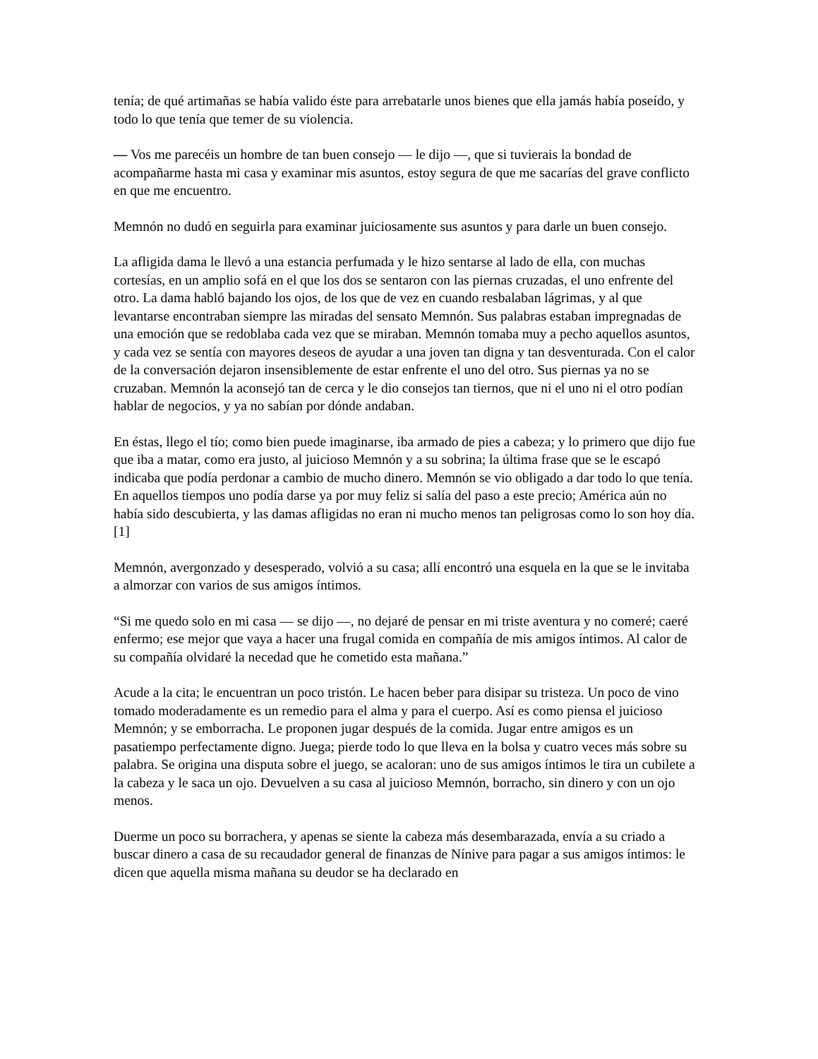tenía; de qué artimañas se había valido éste para arrebatarle unos bienes que ella jamás había poseído, y todo lo que tenía que temer de su violencia.
— Vos me parecéis un hombre de tan buen consejo — le dijo —, que si tuvierais la bondad de acompañarme hasta mi casa y examinar mis asuntos, estoy segura de que me sacarías del grave conflicto en que me encuentro.
Memnón no dudó en seguirla para examinar juiciosamente sus asuntos y para darle un buen consejo.
La afligida dama le llevó a una estancia perfumada y le hizo sentarse al lado de ella, con muchas cortesías, en un amplio sofá en el que los dos se sentaron con las piernas cruzadas, el uno enfrente del otro. La dama habló bajando los ojos, de los que de vez en cuando resbalaban lágrimas, y al que levantarse encontraban siempre las miradas del sensato Memnón. Sus palabras estaban impregnadas de una emoción que se redoblaba cada vez que se miraban. Memnón tomaba muy a pecho aquellos asuntos, y cada vez se sentía con mayores deseos de ayudar a una joven tan digna y tan desventurada. Con el calor de la conversación dejaron insensiblemente de estar enfrente el uno del otro. Sus piernas ya no se cruzaban. Memnón la aconsejó tan de cerca y le dio consejos tan tiernos, que ni el uno ni el otro podían hablar de negocios, y ya no sabían por dónde andaban.
En éstas, llego el tío; como bien puede imaginarse, iba armado de pies a cabeza; y lo primero que dijo fue que iba a matar, como era justo, al juicioso Memnón y a su sobrina; la última frase que se le escapó indicaba que podía perdonar a cambio de mucho dinero. Memnón se vio obligado a dar todo lo que tenía. En aquellos tiempos uno podía darse ya por muy feliz si salía del paso a este precio; América aún no había sido descubierta, y las damas afligidas no eran ni mucho menos tan peligrosas como lo son hoy día.[1]
Memnón, avergonzado y desesperado, volvió a su casa; allí encontró una esquela en la que se le invitaba a almorzar con varios de sus amigos íntimos.
“Si me quedo solo en mi casa — se dijo —, no dejaré de pensar en mi triste aventura y no comeré; caeré enfermo; ese mejor que vaya a hacer una frugal comida en compañía de mis amigos íntimos. Al calor de su compañía olvidaré la necedad que he cometido esta mañana.”
Acude a la cita; le encuentran un poco tristón. Le hacen beber para disipar su tristeza. Un poco de vino tomado moderadamente es un remedio para el alma y para el cuerpo. Así es como piensa el juicioso Memnón; y se emborracha. Le proponen jugar después de la comida. Jugar entre amigos es un pasatiempo perfectamente digno. Juega; pierde todo lo que lleva en la bolsa y cuatro veces más sobre su palabra. Se origina una disputa sobre el juego, se acaloran: uno de sus amigos íntimos le tira un cubilete a la cabeza y le saca un ojo. Devuelven a su casa al juicioso Memnón, borracho, sin dinero y con un ojo menos.
Duerme un poco su borrachera, y apenas se siente la cabeza más desembarazada, envía a su criado a buscar dinero a casa de su recaudador general de finanzas de Nínive para pagar a sus amigos íntimos: le dicen que aquella misma mañana su deudor se ha declarado en